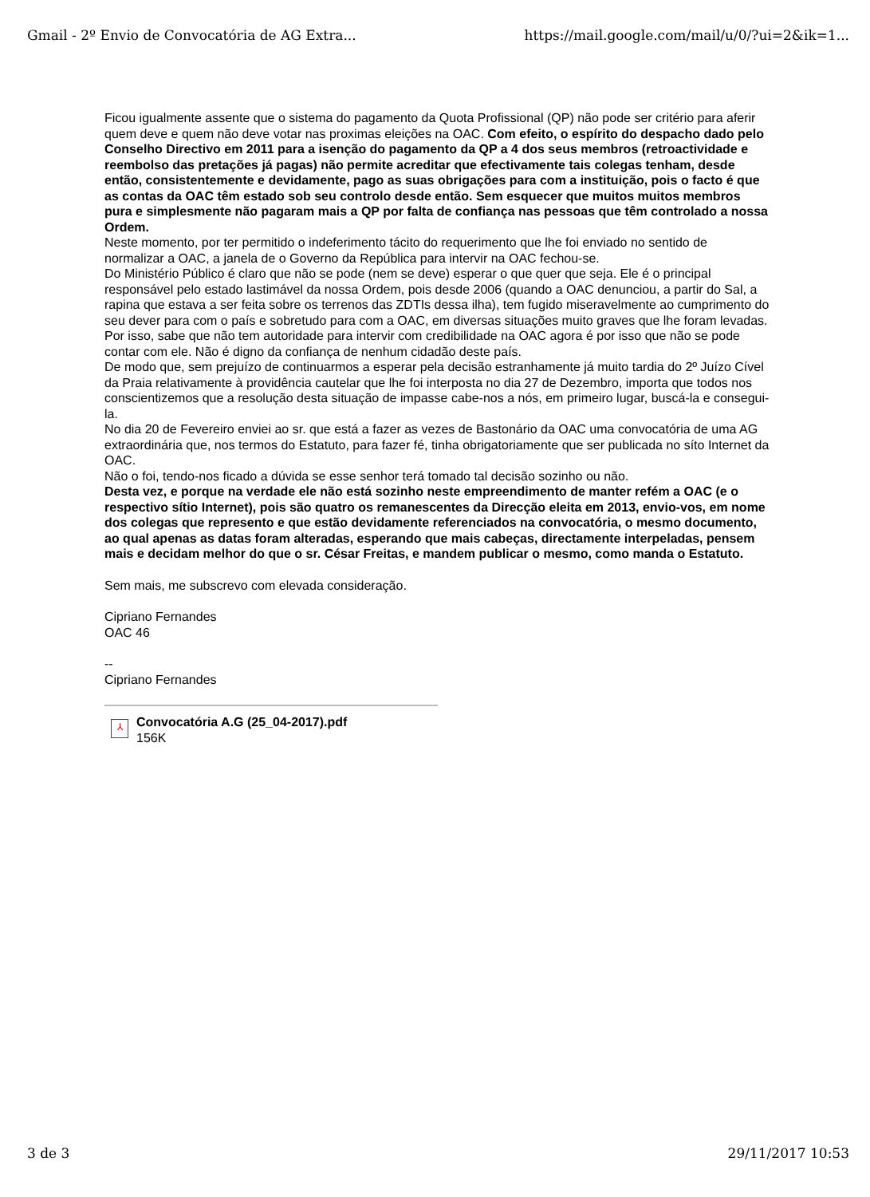Gmail - 2º Envio de Convocatória de AG Extra... https://mail.google.com/mail/u/0/?ui=2&ik=1...
Ficou igualmente assente que o sistema do pagamento da Quota Profissional (QP) não pode ser critério para aferir quem deve e quem não deve votar nas proximas eleições na OAC. Com efeito, o espírito do despacho dado pelo Conselho Directivo em 2011 para a isenção do pagamento da QP a 4 dos seus membros (retroactividade e reembolso das pretações já pagas) não permite acreditar que efectivamente tais colegas tenham, desde então, consistentemente e devidamente, pago as suas obrigações para com a instituição, pois o facto é que as contas da OAC têm estado sob seu controlo desde então. Sem esquecer que muitos muitos membros pura e simplesmente não pagaram mais a QP por falta de confiança nas pessoas que têm controlado a nossa Ordem.
Neste momento, por ter permitido o indeferimento tácito do requerimento que lhe foi enviado no sentido de normalizar a OAC, a janela de o Governo da República para intervir na OAC fechou-se.
Do Ministério Público é claro que não se pode (nem se deve) esperar o que quer que seja. Ele é o principal responsável pelo estado lastimável da nossa Ordem, pois desde 2006 (quando a OAC denunciou, a partir do Sal, a rapina que estava a ser feita sobre os terrenos das ZDTIs dessa ilha), tem fugido miseravelmente ao cumprimento do seu dever para com o país e sobretudo para com a OAC, em diversas situações muito graves que lhe foram levadas. Por isso, sabe que não tem autoridade para intervir com credibilidade na OAC agora é por isso que não se pode contar com ele. Não é digno da confiança de nenhum cidadão deste país.
De modo que, sem prejuízo de continuarmos a esperar pela decisão estranhamente já muito tardia do 2º Juízo Cível da Praia relativamente à providência cautelar que lhe foi interposta no dia 27 de Dezembro, importa que todos nos conscientizemos que a resolução desta situação de impasse cabe-nos a nós, em primeiro lugar, buscá-la e consegui-la.
No dia 20 de Fevereiro enviei ao sr. que está a fazer as vezes de Bastonário da OAC uma convocatória de uma AG extraordinária que, nos termos do Estatuto, para fazer fé, tinha obrigatoriamente que ser publicada no síto Internet da OAC.
Não o foi, tendo-nos ficado a dúvida se esse senhor terá tomado tal decisão sozinho ou não.
Desta vez, e porque na verdade ele não está sozinho neste empreendimento de manter refém a OAC (e o respectivo sítio Internet), pois são quatro os remanescentes da Direcção eleita em 2013, envio-vos, em nome dos colegas que represento e que estão devidamente referenciados na convocatória, o mesmo documento, ao qual apenas as datas foram alteradas, esperando que mais cabeças, directamente interpeladas, pensem mais e decidam melhor do que o sr. César Freitas, e mandem publicar o mesmo, como manda o Estatuto.
Sem mais, me subscrevo com elevada consideração.
Cipriano Fernandes
OAC 46
--
Cipriano Fernandes
⅄
Convocatória A.G (25_04-2017).pdf
156K
3 de 3 29/11/2017 10:53